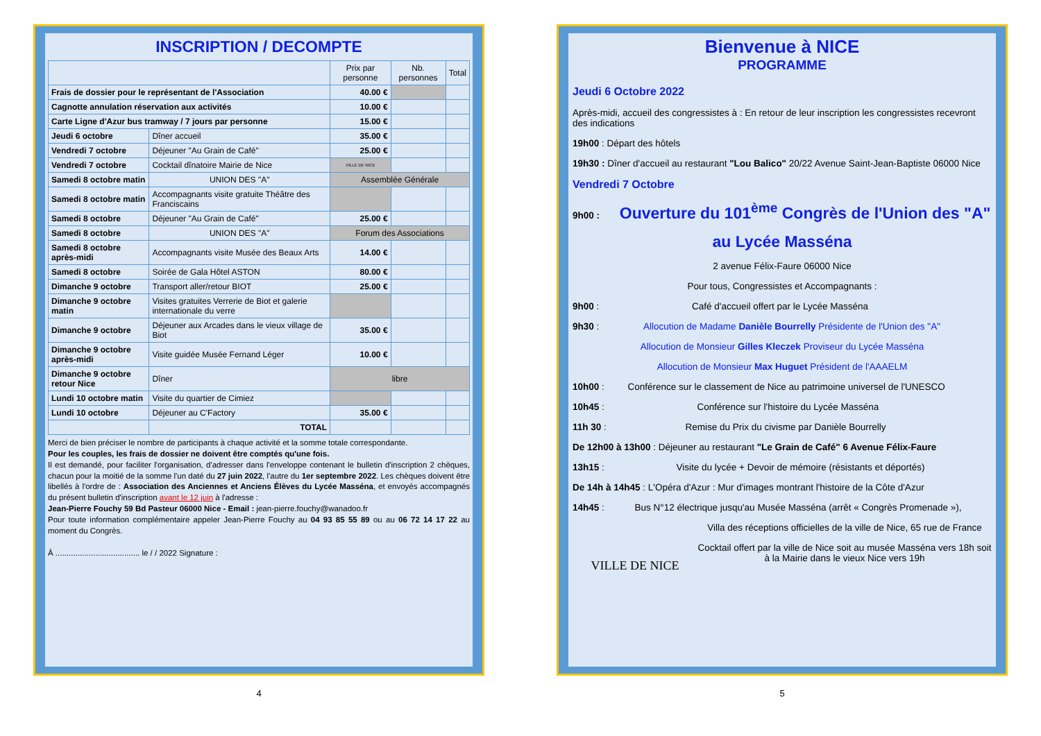INSCRIPTION / DECOMPTE
| | | Prix par personne | Nb. personnes | Total |
| --- | --- | --- | --- | --- |
| Frais de dossier pour le représentant de l'Association | | 40.00 € | | |
| Cagnotte annulation réservation aux activités | | 10.00 € | | |
| Carte Ligne d'Azur bus tramway / 7 jours par personne | | 15.00 € | | |
| Jeudi 6 octobre | Dîner accueil | 35.00 € | | |
| Vendredi 7 octobre | Déjeuner "Au Grain de Café" | 25.00 € | | |
| Vendredi 7 octobre | Cocktail dînatoire Mairie de Nice | VILLE DE NICE | | |
| Samedi 8 octobre matin | UNION DES "A" | Assemblée Générale | | |
| Samedi 8 octobre matin | Accompagnants visite gratuite Théâtre des Franciscains | | | |
| Samedi 8 octobre | Déjeuner "Au Grain de Café" | 25.00 € | | |
| Samedi 8 octobre | UNION DES "A" | Forum des Associations | | |
| Samedi 8 octobre après-midi | Accompagnants visite Musée des Beaux Arts | 14.00 € | | |
| Samedi 8 octobre | Soirée de Gala Hôtel ASTON | 80.00 € | | |
| Dimanche 9 octobre | Transport aller/retour BIOT | 25.00 € | | |
| Dimanche 9 octobre matin | Visites gratuites Verrerie de Biot et galerie internationale du verre | | | |
| Dimanche 9 octobre | Déjeuner aux Arcades dans le vieux village de Biot | 35.00 € | | |
| Dimanche 9 octobre après-midi | Visite guidée Musée Fernand Léger | 10.00 € | | |
| Dimanche 9 octobre retour Nice | Dîner | libre | | |
| Lundi 10 octobre matin | Visite du quartier de Cimiez | | | |
| Lundi 10 octobre | Déjeuner au C'Factory | 35.00 € | | |
| | TOTAL | | | |
Merci de bien préciser le nombre de participants à chaque activité et la somme totale correspondante.
Pour les couples, les frais de dossier ne doivent être comptés qu'une fois.
Il est demandé, pour faciliter l'organisation, d'adresser dans l'enveloppe contenant le bulletin d'inscription 2 chèques, chacun pour la moitié de la somme l'un daté du 27 juin 2022, l'autre du 1er septembre 2022. Les chèques doivent être libellés à l'ordre de : Association des Anciennes et Anciens Élèves du Lycée Masséna, et envoyés accompagnés du présent bulletin d'inscription avant le 12 juin à l'adresse :
Jean-Pierre Fouchy 59 Bd Pasteur 06000 Nice - Email : jean-pierre.fouchy@wanadoo.fr
Pour toute information complémentaire appeler Jean-Pierre Fouchy au 04 93 85 55 89 ou au 06 72 14 17 22 au moment du Congrès.
À ...................................... le / / 2022 Signature :
4
Bienvenue à NICE
PROGRAMME
Jeudi 6 Octobre 2022
Après-midi, accueil des congressistes à : En retour de leur inscription les congressistes recevront des indications
19h00 : Départ des hôtels
19h30 : Dîner d'accueil au restaurant "Lou Balico" 20/22 Avenue Saint-Jean-Baptiste 06000 Nice
Vendredi 7 Octobre
9h00 : Ouverture du 101<sup>ème</sup> Congrès de l'Union des "A"
au Lycée Masséna
2 avenue Félix-Faure 06000 Nice
Pour tous, Congressistes et Accompagnants :
9h00 : Café d'accueil offert par le Lycée Masséna
9h30 : Allocution de Madame Danièle Bourrelly Présidente de l'Union des "A"
Allocution de Monsieur Gilles Kleczek Proviseur du Lycée Masséna
Allocution de Monsieur Max Huguet Président de l'AAAELM
10h00 : Conférence sur le classement de Nice au patrimoine universel de l'UNESCO
10h45 : Conférence sur l'histoire du Lycée Masséna
11h 30 : Remise du Prix du civisme par Danièle Bourrelly
De 12h00 à 13h00 : Déjeuner au restaurant "Le Grain de Café" 6 Avenue Félix-Faure
13h15 : Visite du lycée + Devoir de mémoire (résistants et déportés)
De 14h à 14h45 : L'Opéra d'Azur : Mur d'images montrant l'histoire de la Côte d'Azur
14h45 : Bus N°12 électrique jusqu'au Musée Masséna (arrêt « Congrès Promenade »),
VILLE DE NICE
Villa des réceptions officielles de la ville de Nice, 65 rue de France
Cocktail offert par la ville de Nice soit au musée Masséna vers 18h soit à la Mairie dans le vieux Nice vers 19h
5